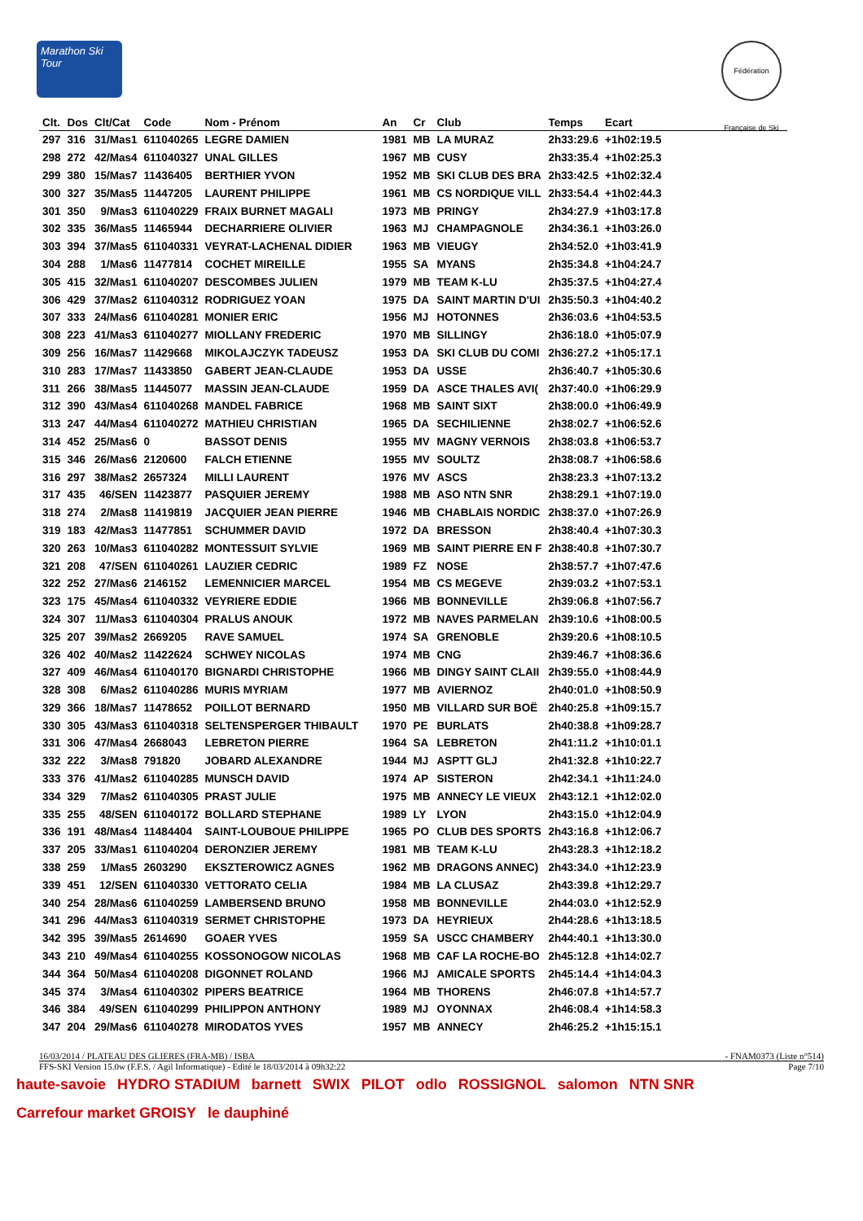Marathon Ski Tour
Fédération Française de Ski
| Clt. | Dos | Clt/Cat | Code | Nom - Prénom | An | Cr | Club | Temps | Ecart |
| --- | --- | --- | --- | --- | --- | --- | --- | --- | --- |
| 297 | 316 | 31/Mas1 | 611040265 | LEGRE DAMIEN | 1981 | MB | LA MURAZ | 2h33:29.6 | +1h02:19.5 |
| 298 | 272 | 42/Mas4 | 611040327 | UNAL GILLES | 1967 | MB | CUSY | 2h33:35.4 | +1h02:25.3 |
| 299 | 380 | 15/Mas7 | 11436405 | BERTHIER YVON | 1952 | MB | SKI CLUB DES BRA | 2h33:42.5 | +1h02:32.4 |
| 300 | 327 | 35/Mas5 | 11447205 | LAURENT PHILIPPE | 1961 | MB | CS NORDIQUE VILL | 2h33:54.4 | +1h02:44.3 |
| 301 | 350 | 9/Mas3 | 611040229 | FRAIX BURNET MAGALI | 1973 | MB | PRINGY | 2h34:27.9 | +1h03:17.8 |
| 302 | 335 | 36/Mas5 | 11465944 | DECHARRIERE OLIVIER | 1963 | MJ | CHAMPAGNOLE | 2h34:36.1 | +1h03:26.0 |
| 303 | 394 | 37/Mas5 | 611040331 | VEYRAT-LACHENAL DIDIER | 1963 | MB | VIEUGY | 2h34:52.0 | +1h03:41.9 |
| 304 | 288 | 1/Mas6 | 11477814 | COCHET MIREILLE | 1955 | SA | MYANS | 2h35:34.8 | +1h04:24.7 |
| 305 | 415 | 32/Mas1 | 611040207 | DESCOMBES JULIEN | 1979 | MB | TEAM K-LU | 2h35:37.5 | +1h04:27.4 |
| 306 | 429 | 37/Mas2 | 611040312 | RODRIGUEZ YOAN | 1975 | DA | SAINT MARTIN D'UI | 2h35:50.3 | +1h04:40.2 |
| 307 | 333 | 24/Mas6 | 611040281 | MONIER ERIC | 1956 | MJ | HOTONNES | 2h36:03.6 | +1h04:53.5 |
| 308 | 223 | 41/Mas3 | 611040277 | MIOLLANY FREDERIC | 1970 | MB | SILLINGY | 2h36:18.0 | +1h05:07.9 |
| 309 | 256 | 16/Mas7 | 11429668 | MIKOLAJCZYK TADEUSZ | 1953 | DA | SKI CLUB DU COMI | 2h36:27.2 | +1h05:17.1 |
| 310 | 283 | 17/Mas7 | 11433850 | GABERT JEAN-CLAUDE | 1953 | DA | USSE | 2h36:40.7 | +1h05:30.6 |
| 311 | 266 | 38/Mas5 | 11445077 | MASSIN JEAN-CLAUDE | 1959 | DA | ASCE THALES AVI( | 2h37:40.0 | +1h06:29.9 |
| 312 | 390 | 43/Mas4 | 611040268 | MANDEL FABRICE | 1968 | MB | SAINT SIXT | 2h38:00.0 | +1h06:49.9 |
| 313 | 247 | 44/Mas4 | 611040272 | MATHIEU CHRISTIAN | 1965 | DA | SECHILIENNE | 2h38:02.7 | +1h06:52.6 |
| 314 | 452 | 25/Mas6 | 0 | BASSOT DENIS | 1955 | MV | MAGNY VERNOIS | 2h38:03.8 | +1h06:53.7 |
| 315 | 346 | 26/Mas6 | 2120600 | FALCH ETIENNE | 1955 | MV | SOULTZ | 2h38:08.7 | +1h06:58.6 |
| 316 | 297 | 38/Mas2 | 2657324 | MILLI LAURENT | 1976 | MV | ASCS | 2h38:23.3 | +1h07:13.2 |
| 317 | 435 | 46/SEN | 11423877 | PASQUIER JEREMY | 1988 | MB | ASO NTN SNR | 2h38:29.1 | +1h07:19.0 |
| 318 | 274 | 2/Mas8 | 11419819 | JACQUIER JEAN PIERRE | 1946 | MB | CHABLAIS NORDIC | 2h38:37.0 | +1h07:26.9 |
| 319 | 183 | 42/Mas3 | 11477851 | SCHUMMER DAVID | 1972 | DA | BRESSON | 2h38:40.4 | +1h07:30.3 |
| 320 | 263 | 10/Mas3 | 611040282 | MONTESSUIT SYLVIE | 1969 | MB | SAINT PIERRE EN F | 2h38:40.8 | +1h07:30.7 |
| 321 | 208 | 47/SEN | 611040261 | LAUZIER CEDRIC | 1989 | FZ | NOSE | 2h38:57.7 | +1h07:47.6 |
| 322 | 252 | 27/Mas6 | 2146152 | LEMENNICIER MARCEL | 1954 | MB | CS MEGEVE | 2h39:03.2 | +1h07:53.1 |
| 323 | 175 | 45/Mas4 | 611040332 | VEYRIERE EDDIE | 1966 | MB | BONNEVILLE | 2h39:06.8 | +1h07:56.7 |
| 324 | 307 | 11/Mas3 | 611040304 | PRALUS ANOUK | 1972 | MB | NAVES PARMELAN | 2h39:10.6 | +1h08:00.5 |
| 325 | 207 | 39/Mas2 | 2669205 | RAVE SAMUEL | 1974 | SA | GRENOBLE | 2h39:20.6 | +1h08:10.5 |
| 326 | 402 | 40/Mas2 | 11422624 | SCHWEY NICOLAS | 1974 | MB | CNG | 2h39:46.7 | +1h08:36.6 |
| 327 | 409 | 46/Mas4 | 611040170 | BIGNARDI CHRISTOPHE | 1966 | MB | DINGY SAINT CLAII | 2h39:55.0 | +1h08:44.9 |
| 328 | 308 | 6/Mas2 | 611040286 | MURIS MYRIAM | 1977 | MB | AVIERNOZ | 2h40:01.0 | +1h08:50.9 |
| 329 | 366 | 18/Mas7 | 11478652 | POILLOT BERNARD | 1950 | MB | VILLARD SUR BOË | 2h40:25.8 | +1h09:15.7 |
| 330 | 305 | 43/Mas3 | 611040318 | SELTENSPERGER THIBAULT | 1970 | PE | BURLATS | 2h40:38.8 | +1h09:28.7 |
| 331 | 306 | 47/Mas4 | 2668043 | LEBRETON PIERRE | 1964 | SA | LEBRETON | 2h41:11.2 | +1h10:01.1 |
| 332 | 222 | 3/Mas8 | 791820 | JOBARD ALEXANDRE | 1944 | MJ | ASPTT GLJ | 2h41:32.8 | +1h10:22.7 |
| 333 | 376 | 41/Mas2 | 611040285 | MUNSCH DAVID | 1974 | AP | SISTERON | 2h42:34.1 | +1h11:24.0 |
| 334 | 329 | 7/Mas2 | 611040305 | PRAST JULIE | 1975 | MB | ANNECY LE VIEUX | 2h43:12.1 | +1h12:02.0 |
| 335 | 255 | 48/SEN | 611040172 | BOLLARD STEPHANE | 1989 | LY | LYON | 2h43:15.0 | +1h12:04.9 |
| 336 | 191 | 48/Mas4 | 11484404 | SAINT-LOUBOUE PHILIPPE | 1965 | PO | CLUB DES SPORTS | 2h43:16.8 | +1h12:06.7 |
| 337 | 205 | 33/Mas1 | 611040204 | DERONZIER JEREMY | 1981 | MB | TEAM K-LU | 2h43:28.3 | +1h12:18.2 |
| 338 | 259 | 1/Mas5 | 2603290 | EKSZTEROWICZ AGNES | 1962 | MB | DRAGONS ANNEC) | 2h43:34.0 | +1h12:23.9 |
| 339 | 451 | 12/SEN | 611040330 | VETTORATO CELIA | 1984 | MB | LA CLUSAZ | 2h43:39.8 | +1h12:29.7 |
| 340 | 254 | 28/Mas6 | 611040259 | LAMBERSEND BRUNO | 1958 | MB | BONNEVILLE | 2h44:03.0 | +1h12:52.9 |
| 341 | 296 | 44/Mas3 | 611040319 | SERMET CHRISTOPHE | 1973 | DA | HEYRIEUX | 2h44:28.6 | +1h13:18.5 |
| 342 | 395 | 39/Mas5 | 2614690 | GOAER YVES | 1959 | SA | USCC CHAMBERY | 2h44:40.1 | +1h13:30.0 |
| 343 | 210 | 49/Mas4 | 611040255 | KOSSONOGOW NICOLAS | 1968 | MB | CAF LA ROCHE-BO | 2h45:12.8 | +1h14:02.7 |
| 344 | 364 | 50/Mas4 | 611040208 | DIGONNET ROLAND | 1966 | MJ | AMICALE SPORTS | 2h45:14.4 | +1h14:04.3 |
| 345 | 374 | 3/Mas4 | 611040302 | PIPERS BEATRICE | 1964 | MB | THORENS | 2h46:07.8 | +1h14:57.7 |
| 346 | 384 | 49/SEN | 611040299 | PHILIPPON ANTHONY | 1989 | MJ | OYONNAX | 2h46:08.4 | +1h14:58.3 |
| 347 | 204 | 29/Mas6 | 611040278 | MIRODATOS YVES | 1957 | MB | ANNECY | 2h46:25.2 | +1h15:15.1 |
16/03/2014 / PLATEAU DES GLIERES (FRA-MB) / ISBA - FNAM0373 (Liste n°514)
FFS-SKI Version 15.0w (F.F.S. / Agil Informatique) - Edité le 18/03/2014 à 09h32:22 Page 7/10
haute-savoie HYDRO STADIUM barnett SWIX PILOT odlo ROSSIGNOL salomon NTN SNR Carrefour market GROISY le dauphiné